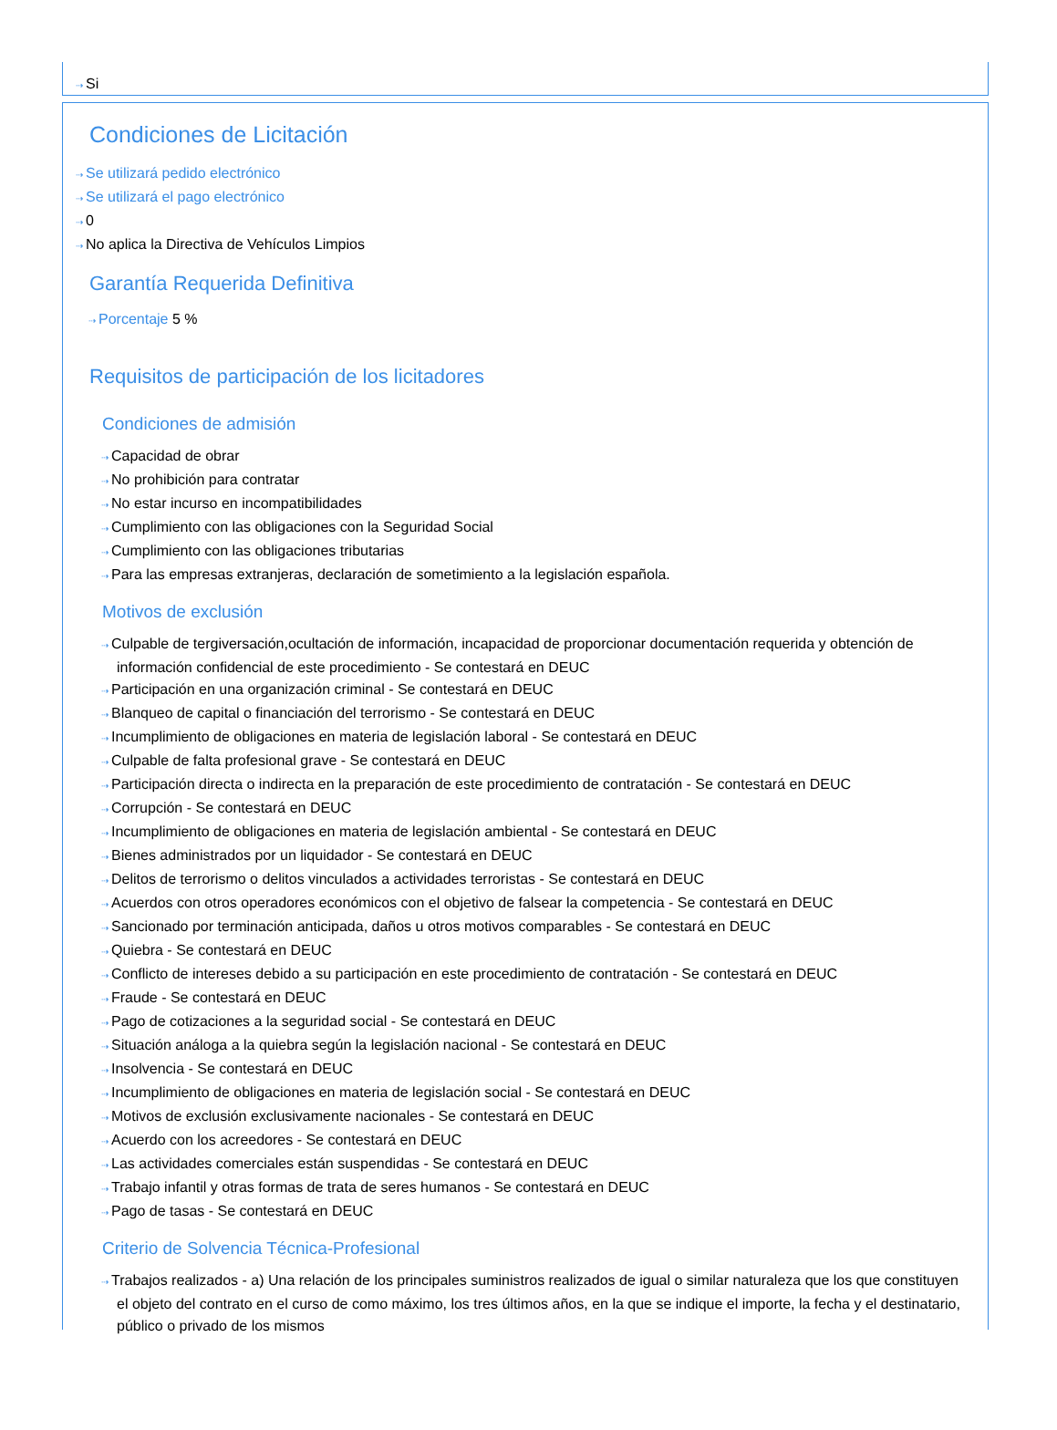⇢ Si
Condiciones de Licitación
⇢ Se utilizará pedido electrónico
⇢ Se utilizará el pago electrónico
⇢ 0
⇢ No aplica la Directiva de Vehículos Limpios
Garantía Requerida Definitiva
⇢ Porcentaje 5 %
Requisitos de participación de los licitadores
Condiciones de admisión
⇢ Capacidad de obrar
⇢ No prohibición para contratar
⇢ No estar incurso en incompatibilidades
⇢ Cumplimiento con las obligaciones con la Seguridad Social
⇢ Cumplimiento con las obligaciones tributarias
⇢ Para las empresas extranjeras, declaración de sometimiento a la legislación española.
Motivos de exclusión
⇢ Culpable de tergiversación,ocultación de información, incapacidad de proporcionar documentación requerida y obtención de información confidencial de este procedimiento - Se contestará en DEUC
⇢ Participación en una organización criminal - Se contestará en DEUC
⇢ Blanqueo de capital o financiación del terrorismo - Se contestará en DEUC
⇢ Incumplimiento de obligaciones en materia de legislación laboral - Se contestará en DEUC
⇢ Culpable de falta profesional grave - Se contestará en DEUC
⇢ Participación directa o indirecta en la preparación de este procedimiento de contratación - Se contestará en DEUC
⇢ Corrupción - Se contestará en DEUC
⇢ Incumplimiento de obligaciones en materia de legislación ambiental - Se contestará en DEUC
⇢ Bienes administrados por un liquidador - Se contestará en DEUC
⇢ Delitos de terrorismo o delitos vinculados a actividades terroristas - Se contestará en DEUC
⇢ Acuerdos con otros operadores económicos con el objetivo de falsear la competencia - Se contestará en DEUC
⇢ Sancionado por terminación anticipada, daños u otros motivos comparables - Se contestará en DEUC
⇢ Quiebra - Se contestará en DEUC
⇢ Conflicto de intereses debido a su participación en este procedimiento de contratación - Se contestará en DEUC
⇢ Fraude - Se contestará en DEUC
⇢ Pago de cotizaciones a la seguridad social - Se contestará en DEUC
⇢ Situación análoga a la quiebra según la legislación nacional - Se contestará en DEUC
⇢ Insolvencia - Se contestará en DEUC
⇢ Incumplimiento de obligaciones en materia de legislación social - Se contestará en DEUC
⇢ Motivos de exclusión exclusivamente nacionales - Se contestará en DEUC
⇢ Acuerdo con los acreedores - Se contestará en DEUC
⇢ Las actividades comerciales están suspendidas - Se contestará en DEUC
⇢ Trabajo infantil y otras formas de trata de seres humanos - Se contestará en DEUC
⇢ Pago de tasas - Se contestará en DEUC
Criterio de Solvencia Técnica-Profesional
⇢ Trabajos realizados - a) Una relación de los principales suministros realizados de igual o similar naturaleza que los que constituyen el objeto del contrato en el curso de como máximo, los tres últimos años, en la que se indique el importe, la fecha y el destinatario, público o privado de los mismos